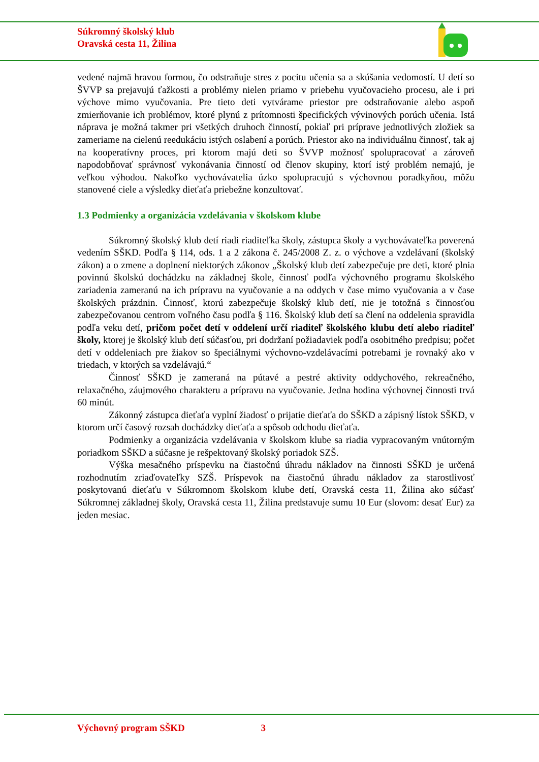Súkromný školský klub
Oravská cesta 11, Žilina
vedené najmä hravou formou, čo odstraňuje stres z pocitu učenia sa a skúšania vedomostí. U detí so ŠVVP sa prejavujú ťažkosti a problémy nielen priamo v priebehu vyučovacieho procesu, ale i pri výchove mimo vyučovania. Pre tieto deti vytvárame priestor pre odstraňovanie alebo aspoň zmierňovanie ich problémov, ktoré plynú z prítomnosti špecifických vývinových porúch učenia. Istá náprava je možná takmer pri všetkých druhoch činností, pokiaľ pri príprave jednotlivých zložiek sa zameriame na cielenú reedukáciu istých oslabení a porúch. Priestor ako na individuálnu činnosť, tak aj na kooperatívny proces, pri ktorom majú deti so ŠVVP možnosť spolupracovať a zároveň napodobňovať správnosť vykonávania činností od členov skupiny, ktorí istý problém nemajú, je veľkou výhodou. Nakoľko vychovávatelia úzko spolupracujú s výchovnou poradkyňou, môžu stanovené ciele a výsledky dieťaťa priebežne konzultovať.
1.3 Podmienky a organizácia vzdelávania v školskom klube
Súkromný školský klub detí riadi riaditeľka školy, zástupca školy a vychovávateľka poverená vedením SŠKD. Podľa § 114, ods. 1 a 2 zákona č. 245/2008 Z. z. o výchove a vzdelávaní (školský zákon) a o zmene a doplnení niektorých zákonov „Školský klub detí zabezpečuje pre deti, ktoré plnia povinnú školskú dochádzku na základnej škole, činnosť podľa výchovného programu školského zariadenia zameranú na ich prípravu na vyučovanie a na oddych v čase mimo vyučovania a v čase školských prázdnin. Činnosť, ktorú zabezpečuje školský klub detí, nie je totožná s činnosťou zabezpečovanou centrom voľného času podľa § 116. Školský klub detí sa člení na oddelenia spravidla podľa veku detí, pričom počet detí v oddelení určí riaditeľ školského klubu detí alebo riaditeľ školy, ktorej je školský klub detí súčasťou, pri dodržaní požiadaviek podľa osobitného predpisu; počet detí v oddeleniach pre žiakov so špeciálnymi výchovno-vzdelávacími potrebami je rovnaký ako v triedach, v ktorých sa vzdelávajú.“
Činnosť SŠKD je zameraná na pútavé a pestré aktivity oddychového, rekreačného, relaxačného, záujmového charakteru a prípravu na vyučovanie. Jedna hodina výchovnej činnosti trvá 60 minút.
Zákonný zástupca dieťaťa vyplní žiadosť o prijatie dieťaťa do SŠKD a zápisný lístok SŠKD, v ktorom určí časový rozsah dochádzky dieťaťa a spôsob odchodu dieťaťa.
Podmienky a organizácia vzdelávania v školskom klube sa riadia vypracovaným vnútorným poriadkom SŠKD a súčasne je rešpektovaný školský poriadok SZŠ.
Výška mesačného príspevku na čiastočnú úhradu nákladov na činnosti SŠKD je určená rozhodnutím zriaďovateľky SZŠ. Príspevok na čiastočnú úhradu nákladov za starostlivosť poskytovanú dieťaťu v Súkromnom školskom klube detí, Oravská cesta 11, Žilina ako súčasť Súkromnej základnej školy, Oravská cesta 11, Žilina predstavuje sumu 10 Eur (slovom: desať Eur) za jeden mesiac.
Výchovný program SŠKD 3